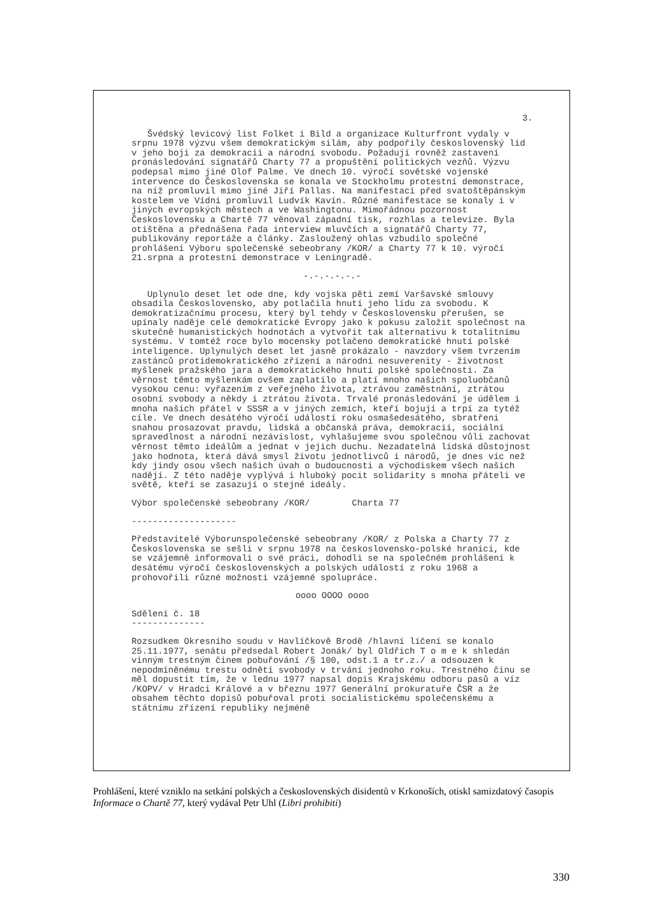3.
Švédský levicový list Folket i Bild a organizace Kulturfront vydaly v srpnu 1978 výzvu všem demokratickým silám, aby podpořily československý lid v jeho boji za demokracii a národní svobodu. Požadují rovněž zastavení pronásledování signatářů Charty 77 a propuštění politických vezňů. Výzvu podepsal mimo jiné Olof Palme. Ve dnech 10. výročí sovětské vojenské intervence do Československa se konala ve Stockholmu protestní demonstrace, na níž promluvil mimo jiné Jiří Pallas. Na manifestaci před svatoštěpánským kostelem ve Vídni promluvil Ludvík Kavín. Různé manifestace se konaly i v jiných evropských městech a ve Washingtonu. Mimořádnou pozornost Československu a Chartě 77 věnoval západní tisk, rozhlas a televize. Byla otištěna a přednášena řada interview mluvčích a signatářů Charty 77, publikovány reportáže a články. Zasloužený ohlas vzbudilo společné prohlášení Výboru společenské sebeobrany /KOR/ a Charty 77 k 10. výročí 21.srpna a protestní demonstrace v Leningradě.
-.-.-.-.-.-
Uplynulo deset let ode dne, kdy vojska pěti zemí Varšavské smlouvy obsadila Československo, aby potlačila hnutí jeho lidu za svobodu. K demokratizačnímu procesu, který byl tehdy v Československu přerušen, se upínaly naděje celé demokratické Evropy jako k pokusu založit společnost na skutečně humanistických hodnotách a vytvořit tak alternativu k totalitnímu systému. V tomtéž roce bylo mocensky potlačeno demokratické hnutí polské inteligence. Uplynulých deset let jasně prokázalo - navzdory všem tvrzením zastánců protidemokratického zřízení a národní nesuverenity - životnost myšlenek pražského jara a demokratického hnutí polské společnosti. Za věrnost těmto myšlenkám ovšem zaplatilo a platí mnoho našich spoluobčanů vysokou cenu: vyřazením z veřejného života, ztrávou zaměstnání, ztrátou osobní svobody a někdy i ztrátou života. Trvalé pronásledování je údělem i mnoha našich přátel v SSSR a v jiných zemích, kteří bojují a trpí za tytéž cíle. Ve dnech desátého výročí událostí roku osmašedesátého, sbratřeni snahou prosazovat pravdu, lidská a občanská práva, demokracii, sociální spravedlnost a národní nezávislost, vyhlašujeme svou společnou vůli zachovat věrnost těmto ideálům a jednat v jejich duchu. Nezadatelná lidská důstojnost jako hodnota, která dává smysl životu jednotlivců i národů, je dnes víc než kdy jindy osou všech našich úvah o budoucnosti a východiskem všech našich nadějí. Z této naděje vyplývá i hluboký pocit solidarity s mnoha přáteli ve světě, kteří se zasazují o stejné ideály.
Výbor společenské sebeobrany /KOR/ Charta 77
--------------------
Představitelé Výborunspolečenské sebeobrany /KOR/ z Polska a Charty 77 z Československa se sešli v srpnu 1978 na československo-polské hranici, kde se vzájemně informovali o své práci, dohodli se na společném prohlášení k desátému výročí československých a polských událostí z roku 1968 a prohovořili různé možnosti vzájemné spolupráce.
oooo OOOO oooo
Sdělení č. 18
--------------
Rozsudkem Okresního soudu v Havlíčkově Brodě /hlavní líčení se konalo 25.11.1977, senátu předsedal Robert Jonák/ byl Oldřich T o m e k shledán vinným trestným činem pobuřování /§ 100, odst.1 a tr.z./ a odsouzen k nepodmíněnému trestu odnětí svobody v trvání jednoho roku. Trestného činu se měl dopustit tím, že v lednu 1977 napsal dopis Krajskému odboru pasů a víz /KOPV/ v Hradci Králové a v březnu 1977 Generální prokuratuře ČSR a že obsahem těchto dopisů pobuřoval proti socialistickému společenskému a státnímu zřízení republiky nejméně
Prohlášení, které vzniklo na setkání polských a československých disidentů v Krkonoších, otiskl samizdatový časopis Informace o Chartě 77, který vydával Petr Uhl (Libri prohibiti)
330